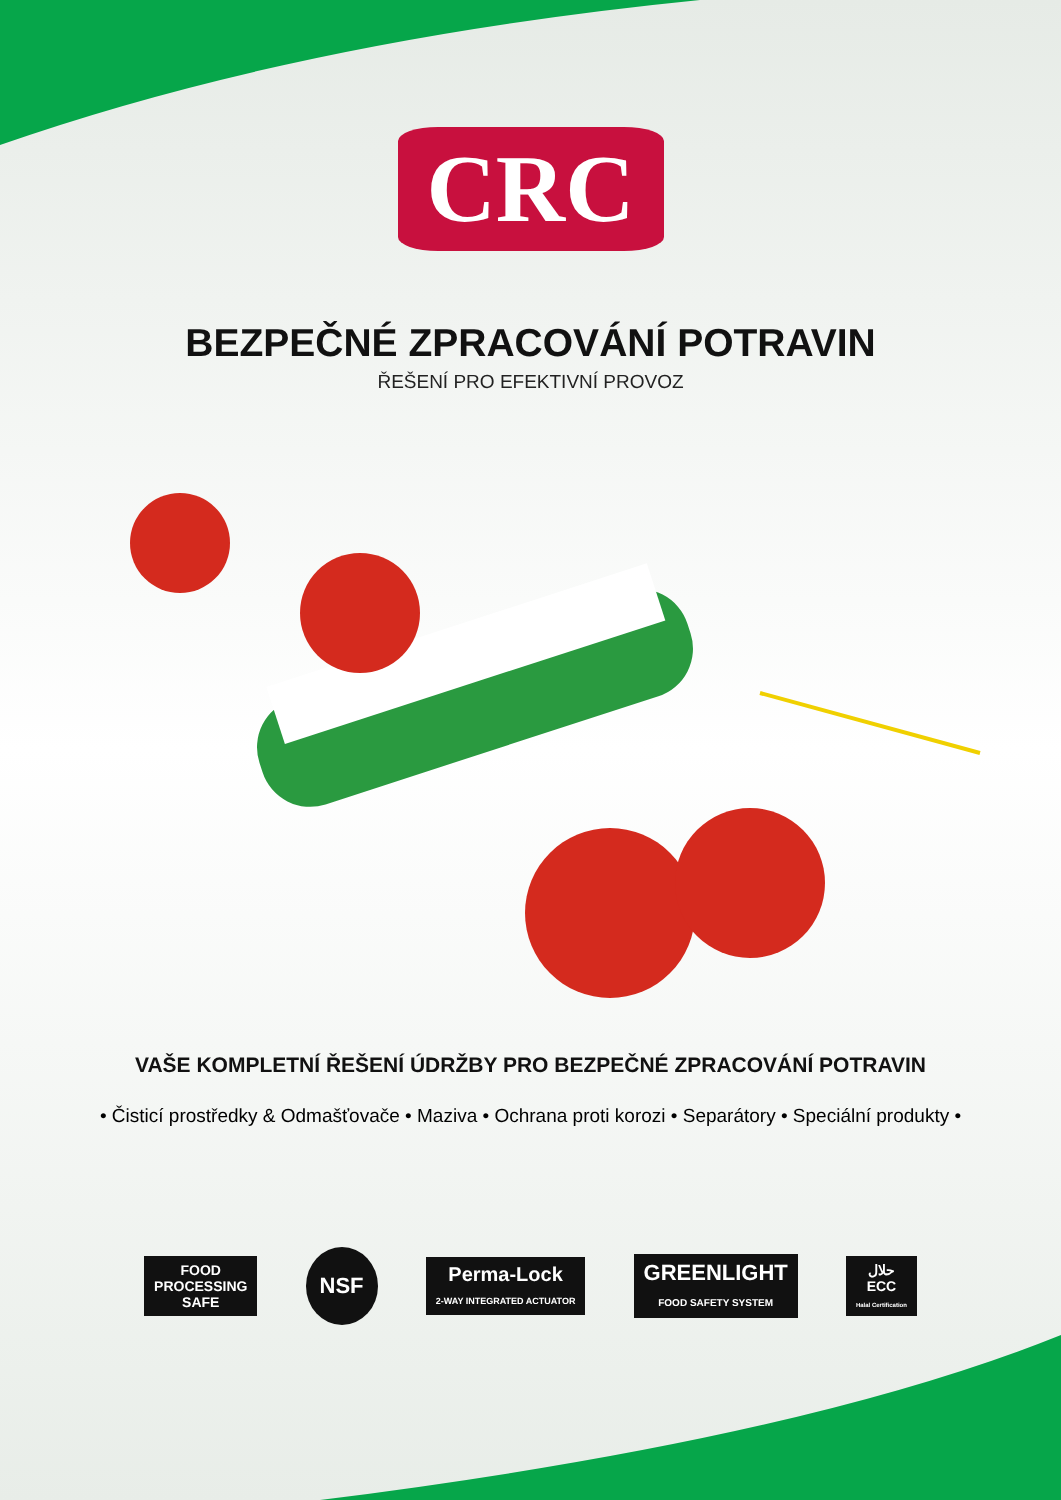CRC
BEZPEČNÉ ZPRACOVÁNÍ POTRAVIN
ŘEŠENÍ PRO EFEKTIVNÍ PROVOZ
VAŠE KOMPLETNÍ ŘEŠENÍ ÚDRŽBY PRO BEZPEČNÉ ZPRACOVÁNÍ POTRAVIN
• Čisticí prostředky & Odmašťovače • Maziva • Ochrana proti korozi • Separátory • Speciální produkty •
FOOD
PROCESSING
SAFE
NSF
Perma-Lock
2-WAY INTEGRATED ACTUATOR
GREENLIGHT
FOOD SAFETY SYSTEM
حلال
ECC
Halal Certification